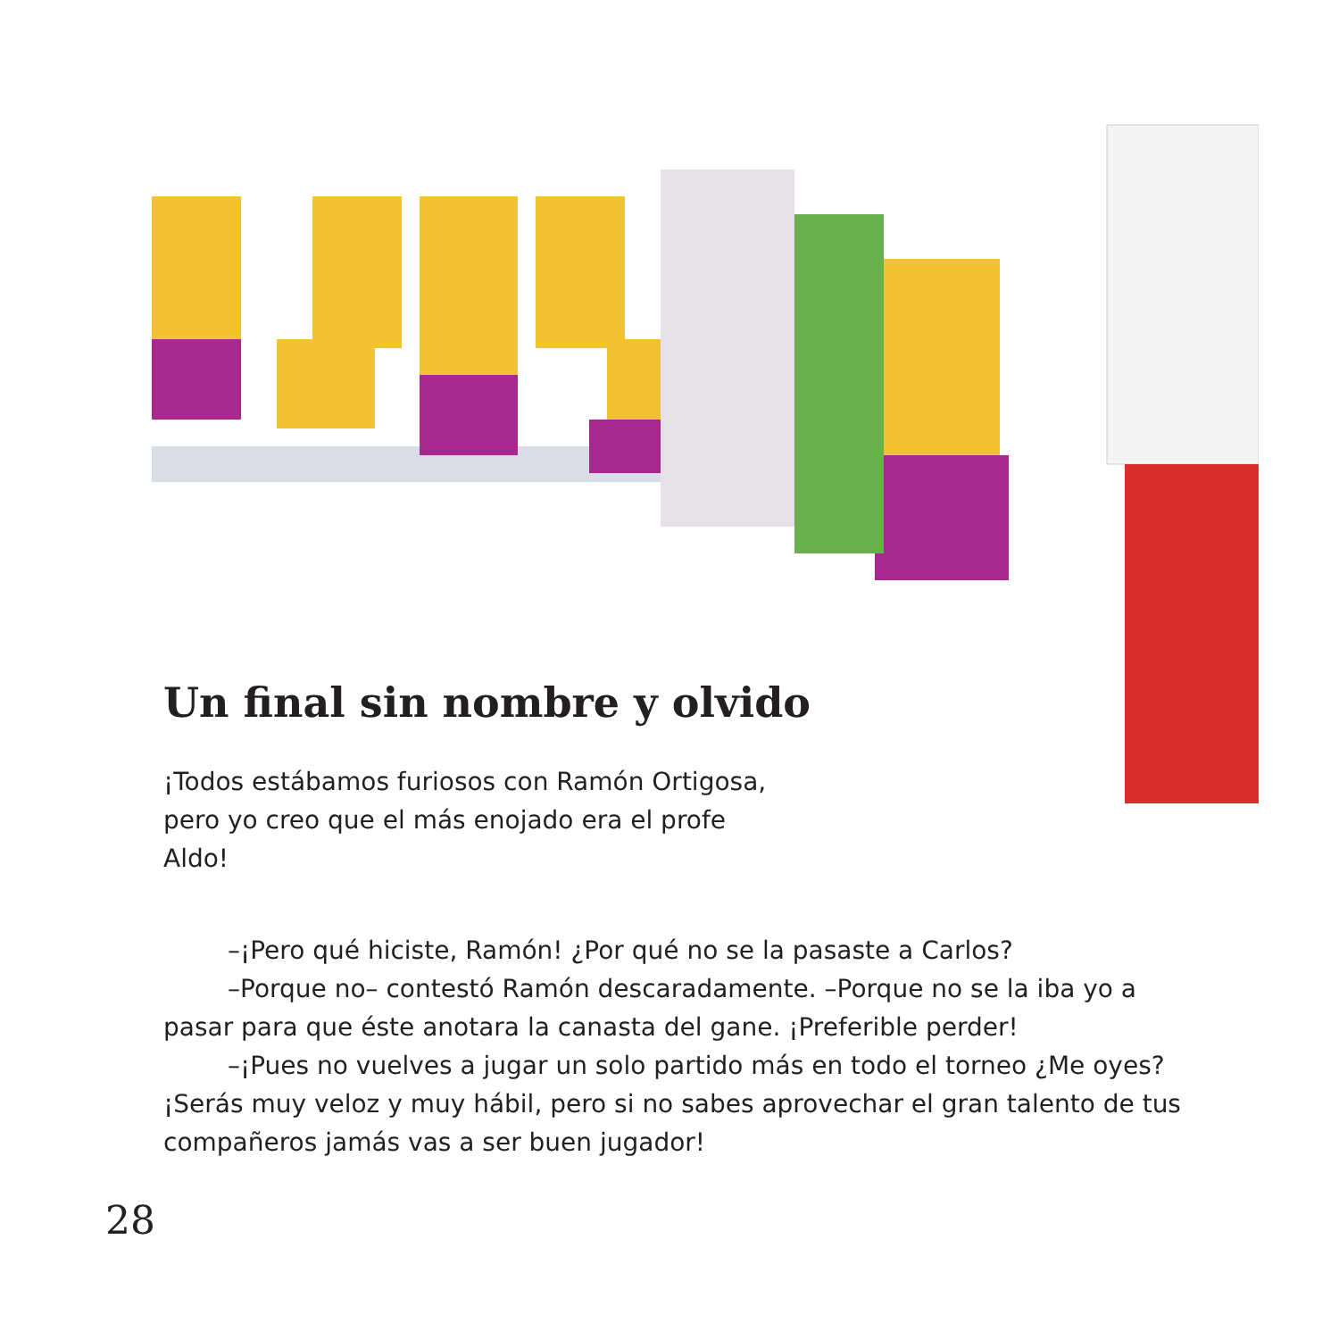Un final sin nombre y olvido
¡Todos estábamos furiosos con Ramón Ortigosa, pero yo creo que el más enojado era el profe Aldo!
–¡Pero qué hiciste, Ramón! ¿Por qué no se la pasaste a Carlos?
–Porque no– contestó Ramón descaradamente. –Porque no se la iba yo a pasar para que éste anotara la canasta del gane. ¡Preferible perder!
–¡Pues no vuelves a jugar un solo partido más en todo el torneo ¿Me oyes? ¡Serás muy veloz y muy hábil, pero si no sabes aprovechar el gran talento de tus compañeros jamás vas a ser buen jugador!
28